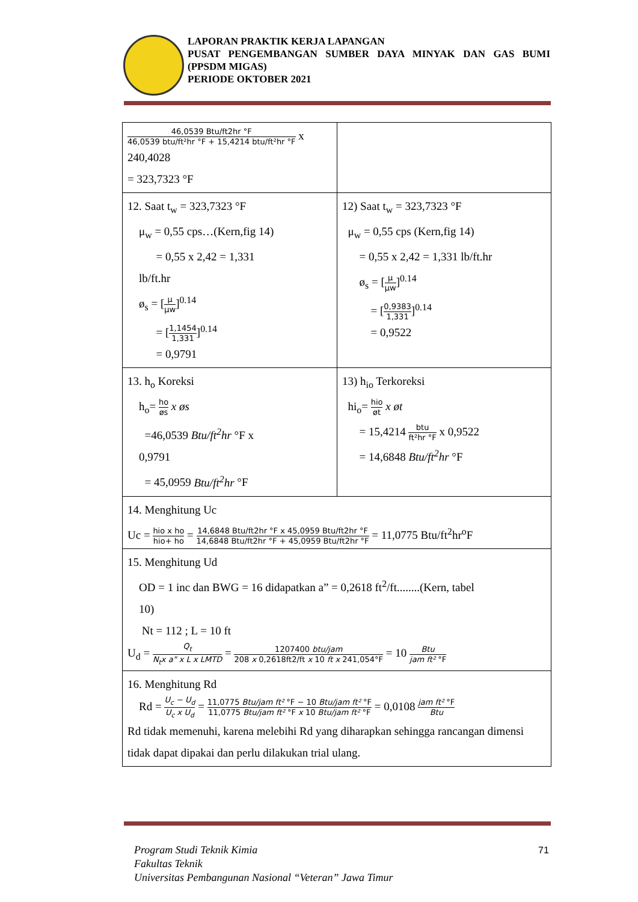LAPORAN PRAKTIK KERJA LAPANGAN
PUSAT PENGEMBANGAN SUMBER DAYA MINYAK DAN GAS BUMI (PPSDM MIGAS)
PERIODE OKTOBER 2021
| 46,0539 Btu/ft2hr °F 46,0539 btu/ft²hr °F + 15,4214 btu/ft²hr °F x 240,4028 = 323,7323 °F | |
| 12. Saat t<sub>w</sub> = 323,7323 °F μ<sub>w</sub> = 0,55 cps…(Kern,fig 14) = 0,55 x 2,42 = 1,331 lb/ft.hr ø<sub>s</sub> = [ μ μw ]<sup>0.14</sup> = [ 1,1454 1,331 ]<sup>0.14</sup> = 0,9791 | 12) Saat t<sub>w</sub> = 323,7323 °F μ<sub>w</sub> = 0,55 cps (Kern,fig 14) = 0,55 x 2,42 = 1,331 lb/ft.hr ø<sub>s</sub> = [ μ μw ]<sup>0.14</sup> = [ 0,9383 1,331 ]<sup>0.14</sup> = 0,9522 |
| 13. h<sub>o</sub> Koreksi h<sub>o</sub>= ho øs x øs =46,0539 Btu/ft<sup>2</sup>hr °F x 0,9791 = 45,0959 Btu/ft<sup>2</sup>hr °F | 13) h<sub>io</sub> Terkoreksi hi<sub>o</sub>= hio øt x øt = 15,4214 btu ft²hr °F x 0,9522 = 14,6848 Btu/ft<sup>2</sup>hr °F |
| 14. Menghitung Uc Uc = hio x ho hio+ ho = 14,6848 Btu/ft2hr °F x 45,0959 Btu/ft2hr °F 14,6848 Btu/ft2hr °F + 45,0959 Btu/ft2hr °F = 11,0775 Btu/ft<sup>2</sup>hr<sup>o</sup>F | |
| 15. Menghitung Ud OD = 1 inc dan BWG = 16 didapatkan a” = 0,2618 ft<sup>2</sup>/ft........(Kern, tabel 10) Nt = 112 ; L = 10 ft U<sub>d</sub> = Q<sub>t</sub> N<sub>t</sub>x a" x L x LMTD = 1207400 btu/jam 208 x 0,2618ft2/ft x 10 ft x 241,054°F = 10 Btu jam ft² °F | |
| 16. Menghitung Rd Rd = U<sub>c</sub> − U<sub>d</sub> U<sub>c</sub> x U<sub>d</sub> = 11,0775 Btu/jam ft² °F − 10 Btu/jam ft² °F 11,0775 Btu/jam ft² °F x 10 Btu/jam ft² °F = 0,0108 jam ft² °F Btu Rd tidak memenuhi, karena melebihi Rd yang diharapkan sehingga rancangan dimensi tidak dapat dipakai dan perlu dilakukan trial ulang. | |
Program Studi Teknik Kimia
Fakultas Teknik
Universitas Pembangunan Nasional “Veteran” Jawa Timur
71